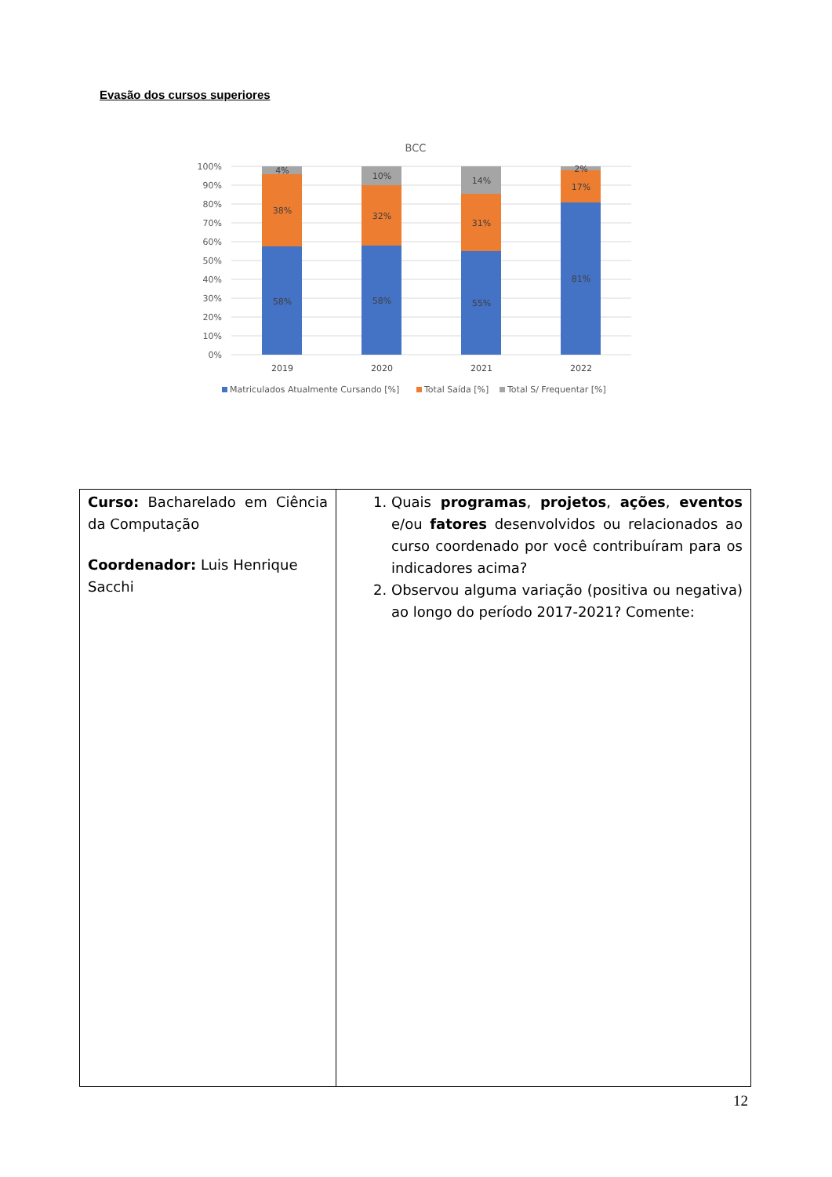Evasão dos cursos superiores
BCC
100%
90%
80%
70%
60%
50%
40%
30%
20%
10%
0%
4%
38%
58%
10%
32%
58%
14%
31%
55%
2%
17%
81%
2019
2020
2021
2022
Matriculados Atualmente Cursando [%]
Total Saída [%]
Total S/ Frequentar [%]
| Curso: Bacharelado em Ciência da Computação Coordenador: Luis Henrique Sacchi | 1. Quais programas , projetos , ações , eventos e/ou fatores desenvolvidos ou relacionados ao curso coordenado por você contribuíram para os indicadores acima? 2. Observou alguma variação (positiva ou negativa) ao longo do período 2017-2021? Comente: |
12